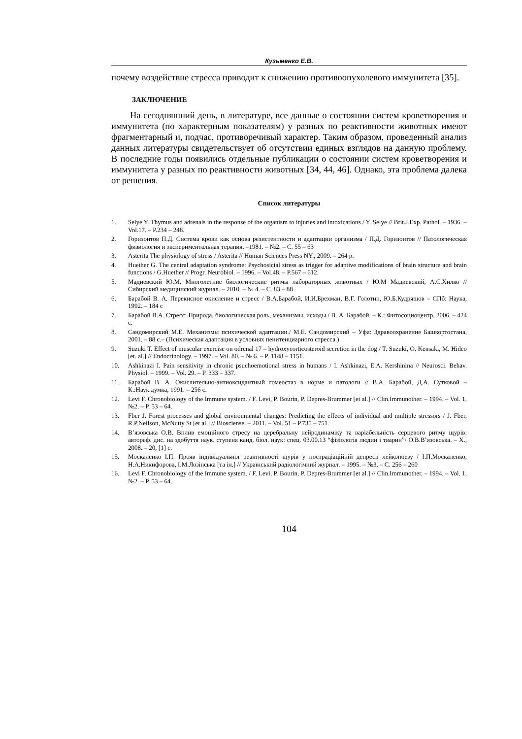Кузьменко Е.В.
почему воздействие стресса приводит к снижению противоопухолевого иммунитета [35].
ЗАКЛЮЧЕНИЕ
На сегодняшний день, в литературе, все данные о состоянии систем кроветворения и иммунитета (по характерным показателям) у разных по реактивности животных имеют фрагментарный и, подчас, противоречивый характер. Таким образом, проведенный анализ данных литературы свидетельствует об отсутствии единых взглядов на данную проблему. В последние годы появились отдельные публикации о состоянии систем кроветворения и иммунитета у разных по реактивности животных [34, 44, 46]. Однако, эта проблема далека от решения.
Список литературы
1. Selye Y. Thymus and adrenals in the response of the organism to injuries and intoxications / Y. Selye // Brit.J.Exp. Pathol. – 1936. – Vol.17. – P.234 – 248.
2. Горизонтов П.Д. Система крови как основа резистентности и адаптации организма / П.Д. Горизонтов // Патологическая физиология и экспериментальная терапия. –1981. – №2. – С. 55 – 63
3. Asterita The physiology of stress / Asterita // Human Sciences Press NY., 2009. – 264 p.
4. Huether G. The central adaptation syndrome: Psychosicial stress as trigger for adaptive modifications of brain structure and brain functions / G.Huether // Progr. Neurobiol. – 1996. – Vol.48. – P.567 – 612.
5. Мадиевский Ю.М. Многолетние биологические ритмы лабораторных животных / Ю.М Мадиевский, А.С.Хилко // Сибирский медицинский журнал. – 2010. – № 4. – С. 83 – 88
6. Барабой В. А. Перекисное окисление и стресс / В.А.Барабой, И.И.Брехман, В.Г. Голотин, Ю.Б.Кудряшов – СПб: Наука, 1992. – 184 с
7. Барабой В.А. Стресс: Природа, биологическая роль, механизмы, исходы / В. А. Барабой. – К.: Фитосоциоцентр, 2006. – 424 с.
8. Сандомирский М.Е. Механизмы психической адаптации./ М.Е. Сандомирский – Уфа: Здравоохранение Башкортостана, 2001. – 88 с.– (Психическая адаптация в условиях пенитенциарного стресса.)
9. Suzuki T. Effect of muscular exercise on odrenal 17 – hydroxycorticosteroid secretion in the dog / T. Suzuki, O. Kensaki, M. Hideo [et. al.] // Endocrinology. – 1997. – Vol. 80. – № 6. – P. 1148 – 1151.
10. Ashkinazi I. Pain sensitivity in chronic psuchoemotional stress in humans / I. Ashkinazi, E.A. Kershinina // Neurosci. Behav. Physiol. – 1999. – Vol. 29. – P. 333 – 337.
11. Барабой В. А. Окислительно-антиоксидантный гомеостаз в норме и патологи // В.А. Барабой, Д.А. Сутковой – К.:Наук.думка, 1991. – 256 с.
12. Levi F. Chronobiology of the Immune system. / F. Levi, P. Bourin, P. Depres-Brummer [et al.] // Clin.Immunother. – 1994. – Vol. 1, №2. – P. 53 – 64.
13. Fber J. Forest processes and global environmental changes: Predicting the effects of individual and multiple stressors / J. Fber, R.P.Neilson, McNutty St [et al.] // Biosciense. – 2011. – Vol. 51 – P.735 – 751.
14. В’язовська О.В. Вплив емоційного стресу на церебральну нейродинаміку та варіабельність серцевого ритму щурів: автореф. дис. на здобуття наук. ступеня канд. біол. наук: спец. 03.00.13 “фізіологія людин і тварин”/ О.В.В’язовська. – Х., 2008. – 20, [1] с.
15. Москаленко І.П. Прояв індивідуальної реактивності щурів у пострадіаційній депресії лейкопоезу / І.П.Москаленко, Н.А.Никифорова, І.М.Лозінська [та ін.] // Український радіологічний журнал. – 1995. – №3. – С. 256 – 260
16. Levi F. Chronobiology of the Immune system. / F. Levi, P. Bourin, P. Depres-Brummer [et al.] // Clin.Immunother. – 1994. – Vol. 1, №2. – P. 53 – 64.
104